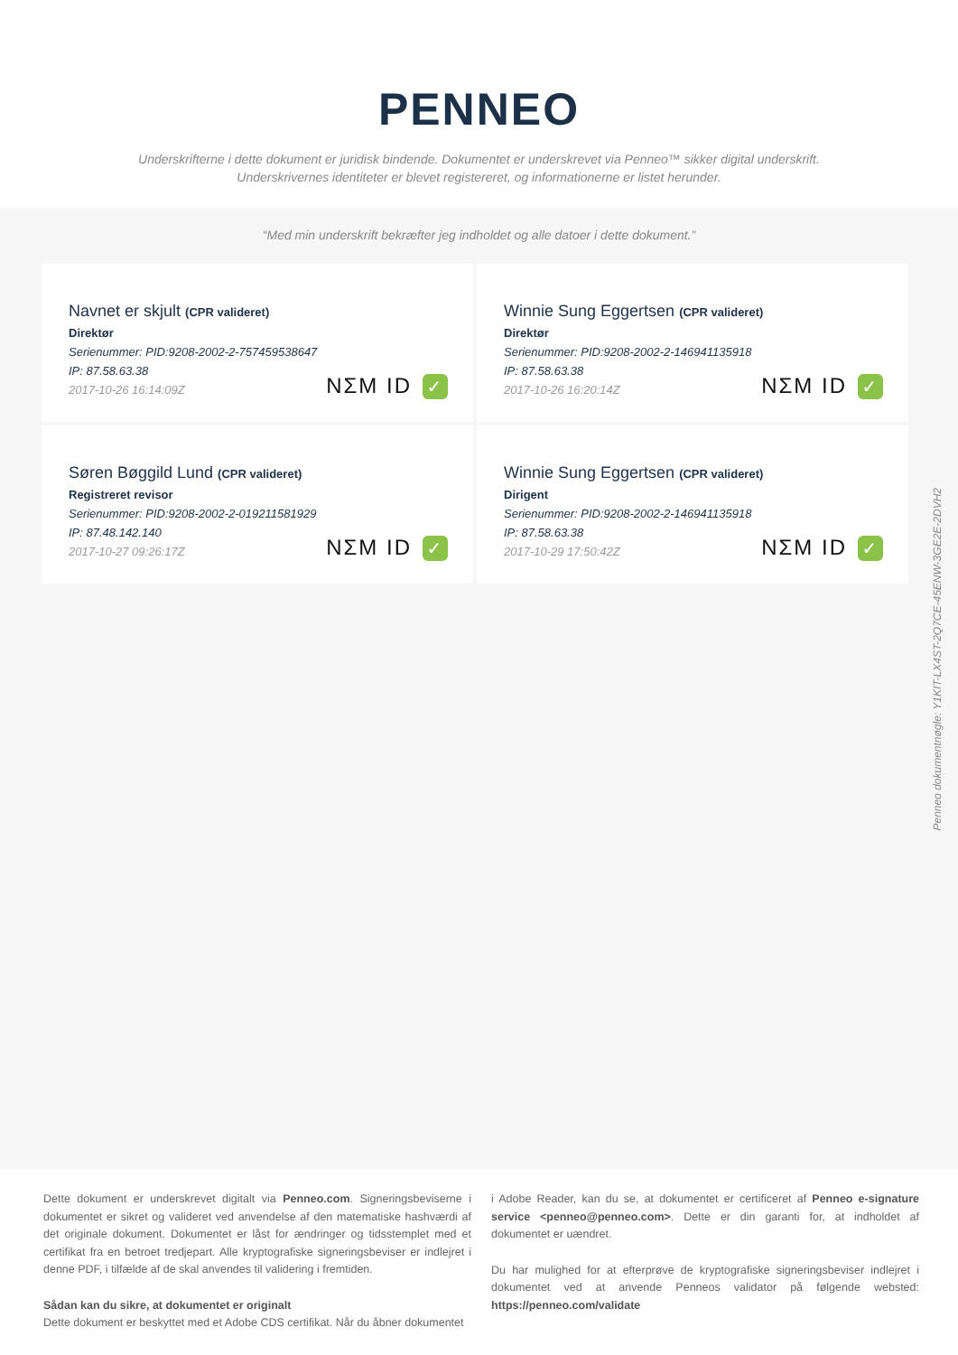PENNEO
Underskrifterne i dette dokument er juridisk bindende. Dokumentet er underskrevet via Penneo™ sikker digital underskrift.
Underskrivernes identiteter er blevet registereret, og informationerne er listet herunder.
“Med min underskrift bekræfter jeg indholdet og alle datoer i dette dokument.”
Navnet er skjult (CPR valideret)
Direktør
Serienummer: PID:9208-2002-2-757459538647
IP: 87.58.63.38
2017-10-26 16:14:09Z
NΣM ID ✓
Winnie Sung Eggertsen (CPR valideret)
Direktør
Serienummer: PID:9208-2002-2-146941135918
IP: 87.58.63.38
2017-10-26 16:20:14Z
NΣM ID ✓
Søren Bøggild Lund (CPR valideret)
Registreret revisor
Serienummer: PID:9208-2002-2-019211581929
IP: 87.48.142.140
2017-10-27 09:26:17Z
NΣM ID ✓
Winnie Sung Eggertsen (CPR valideret)
Dirigent
Serienummer: PID:9208-2002-2-146941135918
IP: 87.58.63.38
2017-10-29 17:50:42Z
NΣM ID ✓
Penneo dokumentnøgle: Y1KIT-LX4ST-2Q7CE-45ENW-3GE2E-2DVH2
Dette dokument er underskrevet digitalt via Penneo.com. Signeringsbeviserne i dokumentet er sikret og valideret ved anvendelse af den matematiske hashværdi af det originale dokument. Dokumentet er låst for ændringer og tidsstemplet med et certifikat fra en betroet tredjepart. Alle kryptografiske signeringsbeviser er indlejret i denne PDF, i tilfælde af de skal anvendes til validering i fremtiden.
Sådan kan du sikre, at dokumentet er originalt
Dette dokument er beskyttet med et Adobe CDS certifikat. Når du åbner dokumentet
i Adobe Reader, kan du se, at dokumentet er certificeret af Penneo e-signature service <penneo@penneo.com>. Dette er din garanti for, at indholdet af dokumentet er uændret.
Du har mulighed for at efterprøve de kryptografiske signeringsbeviser indlejret i dokumentet ved at anvende Penneos validator på følgende websted: https://penneo.com/validate